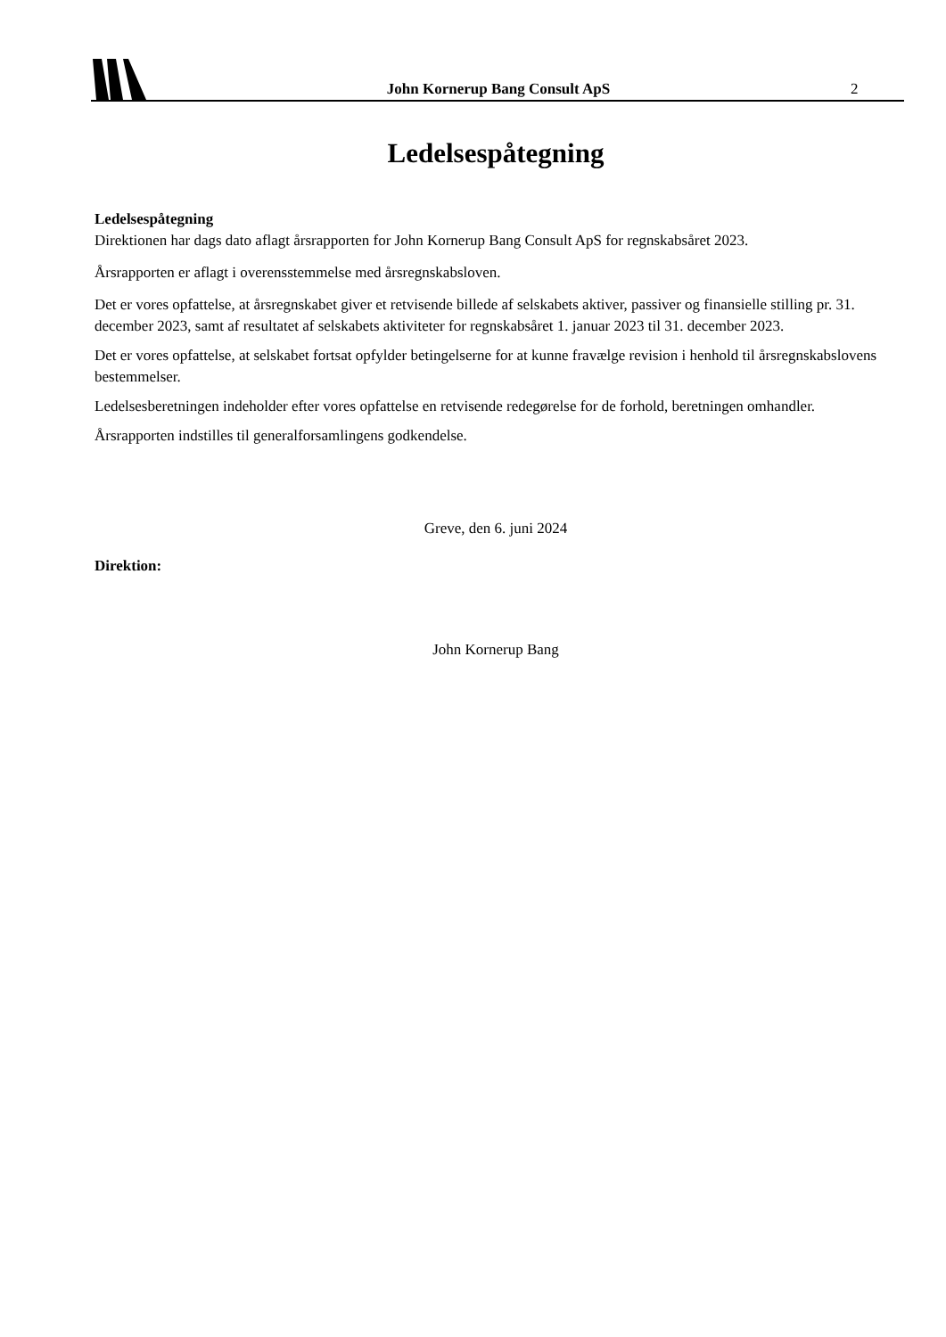John Kornerup Bang Consult ApS
2
Ledelsespåtegning
Ledelsespåtegning
Direktionen har dags dato aflagt årsrapporten for John Kornerup Bang Consult ApS for regnskabsåret 2023.
Årsrapporten er aflagt i overensstemmelse med årsregnskabsloven.
Det er vores opfattelse, at årsregnskabet giver et retvisende billede af selskabets aktiver, passiver og finansielle stilling pr. 31. december 2023, samt af resultatet af selskabets aktiviteter for regnskabsåret 1. januar 2023 til 31. december 2023.
Det er vores opfattelse, at selskabet fortsat opfylder betingelserne for at kunne fravælge revision i henhold til årsregnskabslovens bestemmelser.
Ledelsesberetningen indeholder efter vores opfattelse en retvisende redegørelse for de forhold, beretningen omhandler.
Årsrapporten indstilles til generalforsamlingens godkendelse.
Greve, den 6. juni 2024
Direktion:
John Kornerup Bang